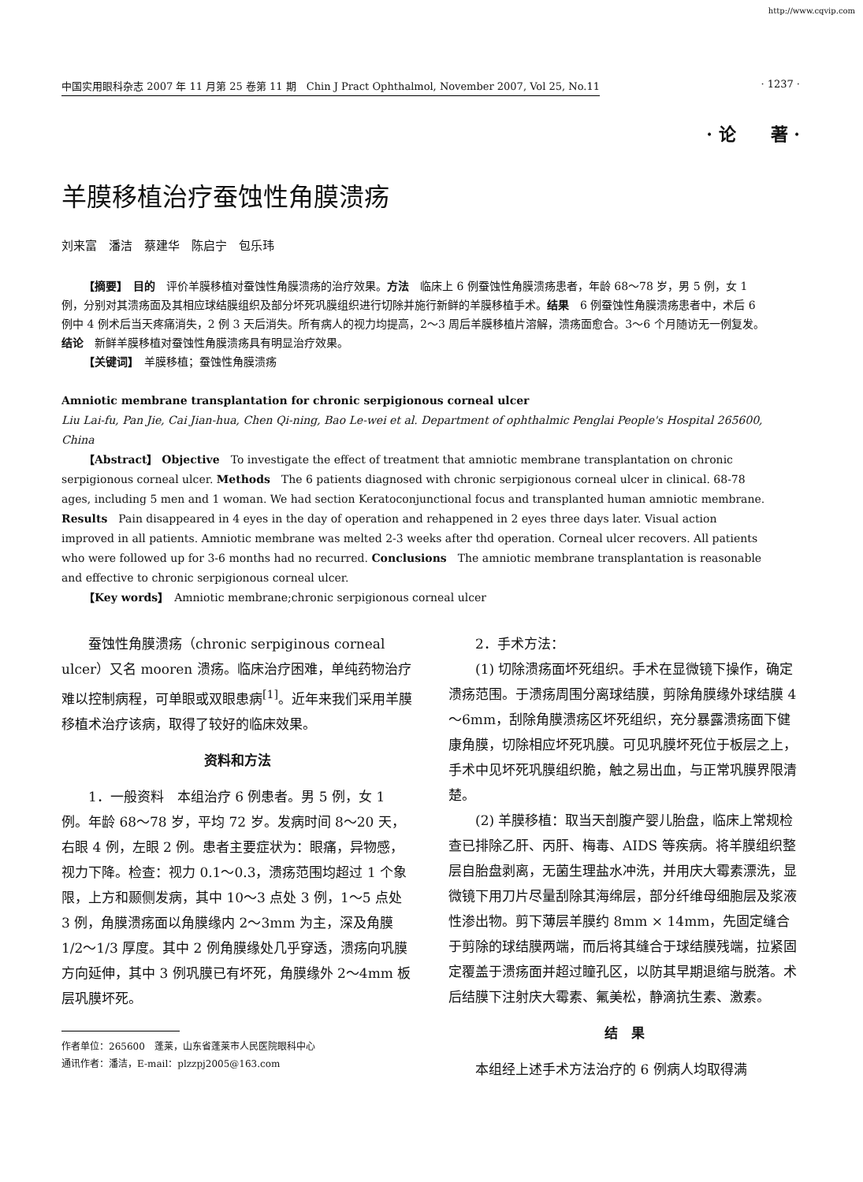http://www.cqvip.com
中国实用眼科杂志 2007 年 11 月第 25 卷第 11 期　Chin J Pract Ophthalmol, November 2007, Vol 25, No.11 · 1237 ·
· 论　　著 ·
羊膜移植治疗蚕蚀性角膜溃疡
刘来富　潘洁　蔡建华　陈启宁　包乐玮
【摘要】　目的　评价羊膜移植对蚕蚀性角膜溃疡的治疗效果。方法　临床上 6 例蚕蚀性角膜溃疡患者，年龄 68～78 岁，男 5 例，女 1 例，分别对其溃疡面及其相应球结膜组织及部分坏死巩膜组织进行切除并施行新鲜的羊膜移植手术。结果　6 例蚕蚀性角膜溃疡患者中，术后 6 例中 4 例术后当天疼痛消失，2 例 3 天后消失。所有病人的视力均提高，2～3 周后羊膜移植片溶解，溃疡面愈合。3～6 个月随访无一例复发。结论　新鲜羊膜移植对蚕蚀性角膜溃疡具有明显治疗效果。
【关键词】　羊膜移植；蚕蚀性角膜溃疡
Amniotic membrane transplantation for chronic serpigionous corneal ulcer
Liu Lai-fu, Pan Jie, Cai Jian-hua, Chen Qi-ning, Bao Le-wei et al. Department of ophthalmic Penglai People's Hospital 265600, China
【Abstract】 Objective　To investigate the effect of treatment that amniotic membrane transplantation on chronic serpigionous corneal ulcer. Methods　The 6 patients diagnosed with chronic serpigionous corneal ulcer in clinical. 68-78 ages, including 5 men and 1 woman. We had section Keratoconjunctional focus and transplanted human amniotic membrane. Results　Pain disappeared in 4 eyes in the day of operation and rehappened in 2 eyes three days later. Visual action improved in all patients. Amniotic membrane was melted 2-3 weeks after thd operation. Corneal ulcer recovers. All patients who were followed up for 3-6 months had no recurred. Conclusions　The amniotic membrane transplantation is reasonable and effective to chronic serpigionous corneal ulcer.
【Key words】　Amniotic membrane;chronic serpigionous corneal ulcer
蚕蚀性角膜溃疡（chronic serpiginous corneal ulcer）又名 mooren 溃疡。临床治疗困难，单纯药物治疗难以控制病程，可单眼或双眼患病<sup>[1]</sup>。近年来我们采用羊膜移植术治疗该病，取得了较好的临床效果。
资料和方法
1．一般资料　本组治疗 6 例患者。男 5 例，女 1 例。年龄 68～78 岁，平均 72 岁。发病时间 8～20 天，右眼 4 例，左眼 2 例。患者主要症状为：眼痛，异物感，视力下降。检查：视力 0.1～0.3，溃疡范围均超过 1 个象限，上方和颞侧发病，其中 10～3 点处 3 例，1～5 点处 3 例，角膜溃疡面以角膜缘内 2～3mm 为主，深及角膜 1/2～1/3 厚度。其中 2 例角膜缘处几乎穿透，溃疡向巩膜方向延伸，其中 3 例巩膜已有坏死，角膜缘外 2～4mm 板层巩膜坏死。
作者单位：265600　蓬莱，山东省蓬莱市人民医院眼科中心
通讯作者：潘洁，E-mail：plzzpj2005@163.com
2．手术方法：
(1) 切除溃疡面坏死组织。手术在显微镜下操作，确定溃疡范围。于溃疡周围分离球结膜，剪除角膜缘外球结膜 4～6mm，刮除角膜溃疡区坏死组织，充分暴露溃疡面下健康角膜，切除相应坏死巩膜。可见巩膜坏死位于板层之上，手术中见坏死巩膜组织脆，触之易出血，与正常巩膜界限清楚。
(2) 羊膜移植：取当天剖腹产婴儿胎盘，临床上常规检查已排除乙肝、丙肝、梅毒、AIDS 等疾病。将羊膜组织整层自胎盘剥离，无菌生理盐水冲洗，并用庆大霉素漂洗，显微镜下用刀片尽量刮除其海绵层，部分纤维母细胞层及浆液性渗出物。剪下薄层羊膜约 8mm × 14mm，先固定缝合于剪除的球结膜两端，而后将其缝合于球结膜残端，拉紧固定覆盖于溃疡面并超过瞳孔区，以防其早期退缩与脱落。术后结膜下注射庆大霉素、氟美松，静滴抗生素、激素。
结　果
本组经上述手术方法治疗的 6 例病人均取得满